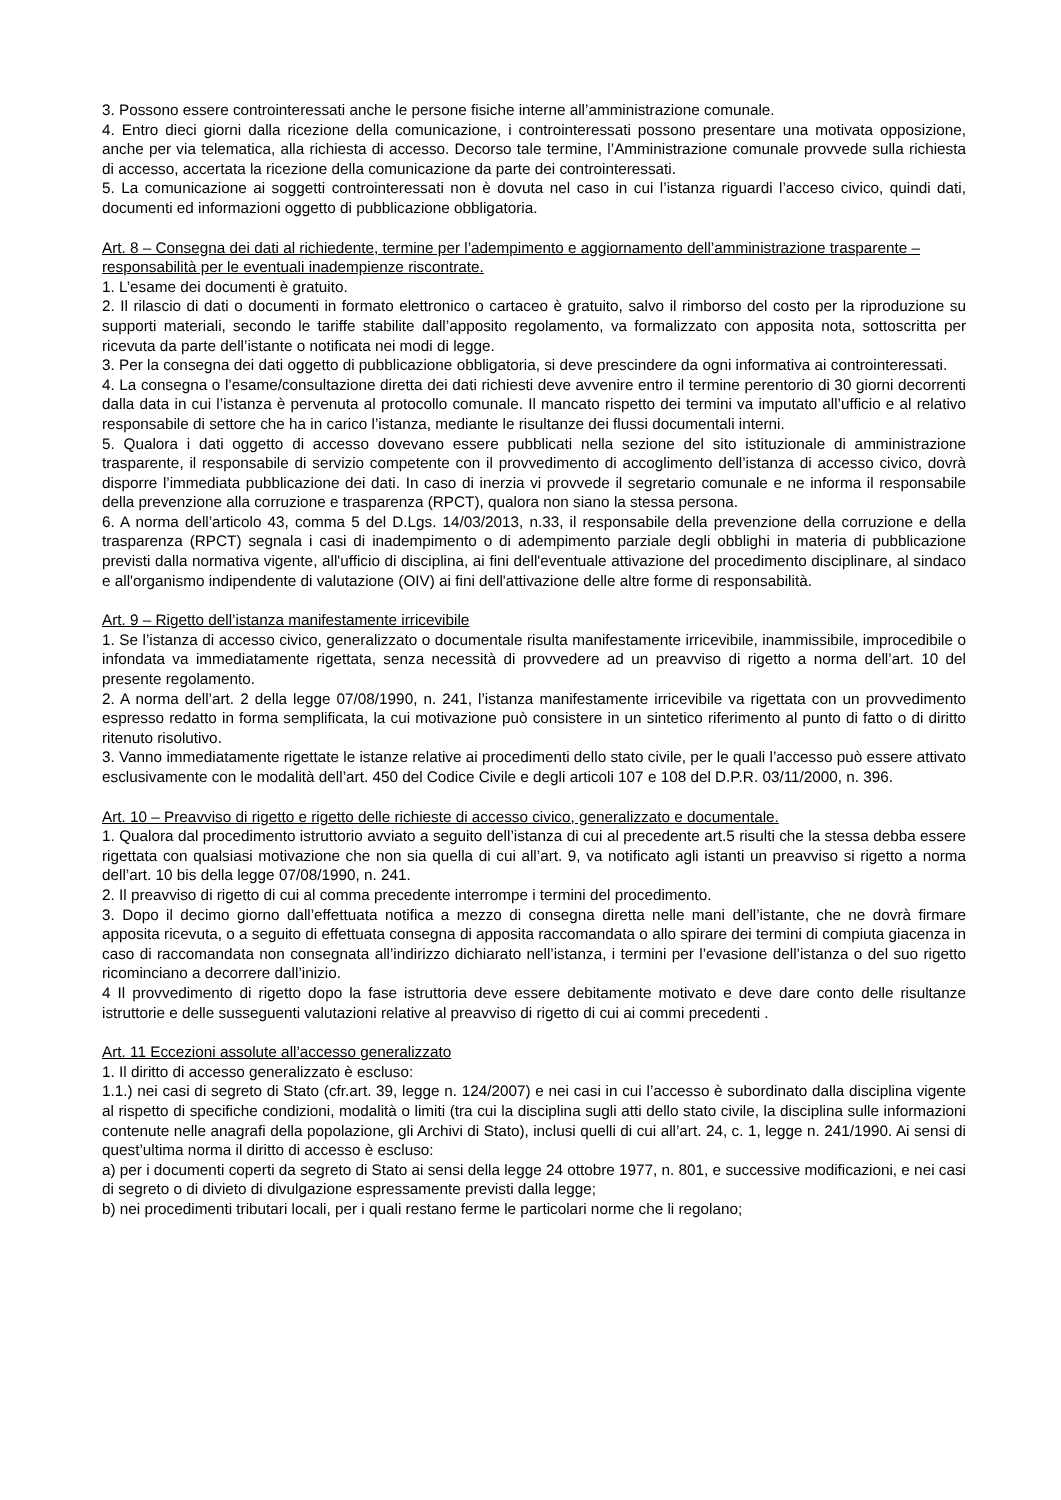3. Possono essere controinteressati anche le persone fisiche interne all’amministrazione comunale.
4. Entro dieci giorni dalla ricezione della comunicazione, i controinteressati possono presentare una motivata opposizione, anche per via telematica, alla richiesta di accesso. Decorso tale termine, l’Amministrazione comunale provvede sulla richiesta di accesso, accertata la ricezione della comunicazione da parte dei controinteressati.
5. La comunicazione ai soggetti controinteressati non è dovuta nel caso in cui l’istanza riguardi l’acceso civico, quindi dati, documenti ed informazioni oggetto di pubblicazione obbligatoria.
Art. 8 – Consegna dei dati al richiedente, termine per l’adempimento e aggiornamento dell’amministrazione trasparente – responsabilità per le eventuali inadempienze riscontrate.
1. L’esame dei documenti è gratuito.
2. Il rilascio di dati o documenti in formato elettronico o cartaceo è gratuito, salvo il rimborso del costo per la riproduzione su supporti materiali, secondo le tariffe stabilite dall’apposito regolamento, va formalizzato con apposita nota, sottoscritta per ricevuta da parte dell’istante o notificata nei modi di legge.
3. Per la consegna dei dati oggetto di pubblicazione obbligatoria, si deve prescindere da ogni informativa ai controinteressati.
4. La consegna o l’esame/consultazione diretta dei dati richiesti deve avvenire entro il termine perentorio di 30 giorni decorrenti dalla data in cui l’istanza è pervenuta al protocollo comunale. Il mancato rispetto dei termini va imputato all’ufficio e al relativo responsabile di settore che ha in carico l’istanza, mediante le risultanze dei flussi documentali interni.
5. Qualora i dati oggetto di accesso dovevano essere pubblicati nella sezione del sito istituzionale di amministrazione trasparente, il responsabile di servizio competente con il provvedimento di accoglimento dell’istanza di accesso civico, dovrà disporre l’immediata pubblicazione dei dati. In caso di inerzia vi provvede il segretario comunale e ne informa il responsabile della prevenzione alla corruzione e trasparenza (RPCT), qualora non siano la stessa persona.
6. A norma dell’articolo 43, comma 5 del D.Lgs. 14/03/2013, n.33, il responsabile della prevenzione della corruzione e della trasparenza (RPCT) segnala i casi di inadempimento o di adempimento parziale degli obblighi in materia di pubblicazione previsti dalla normativa vigente, all'ufficio di disciplina, ai fini dell'eventuale attivazione del procedimento disciplinare, al sindaco e all'organismo indipendente di valutazione (OIV) ai fini dell'attivazione delle altre forme di responsabilità.
Art. 9 – Rigetto dell’istanza manifestamente irricevibile
1. Se l’istanza di accesso civico, generalizzato o documentale risulta manifestamente irricevibile, inammissibile, improcedibile o infondata va immediatamente rigettata, senza necessità di provvedere ad un preavviso di rigetto a norma dell’art. 10 del presente regolamento.
2. A norma dell’art. 2 della legge 07/08/1990, n. 241, l’istanza manifestamente irricevibile va rigettata con un provvedimento espresso redatto in forma semplificata, la cui motivazione può consistere in un sintetico riferimento al punto di fatto o di diritto ritenuto risolutivo.
3. Vanno immediatamente rigettate le istanze relative ai procedimenti dello stato civile, per le quali l’accesso può essere attivato esclusivamente con le modalità dell’art. 450 del Codice Civile e degli articoli 107 e 108 del D.P.R. 03/11/2000, n. 396.
Art. 10 – Preavviso di rigetto e rigetto delle richieste di accesso civico, generalizzato e documentale.
1. Qualora dal procedimento istruttorio avviato a seguito dell’istanza di cui al precedente art.5 risulti che la stessa debba essere rigettata con qualsiasi motivazione che non sia quella di cui all’art. 9, va notificato agli istanti un preavviso si rigetto a norma dell’art. 10 bis della legge 07/08/1990, n. 241.
2. Il preavviso di rigetto di cui al comma precedente interrompe i termini del procedimento.
3. Dopo il decimo giorno dall’effettuata notifica a mezzo di consegna diretta nelle mani dell’istante, che ne dovrà firmare apposita ricevuta, o a seguito di effettuata consegna di apposita raccomandata o allo spirare dei termini di compiuta giacenza in caso di raccomandata non consegnata all’indirizzo dichiarato nell’istanza, i termini per l’evasione dell’istanza o del suo rigetto ricominciano a decorrere dall’inizio.
4 Il provvedimento di rigetto dopo la fase istruttoria deve essere debitamente motivato e deve dare conto delle risultanze istruttorie e delle susseguenti valutazioni relative al preavviso di rigetto di cui ai commi precedenti .
Art. 11 Eccezioni assolute all’accesso generalizzato
1. Il diritto di accesso generalizzato è escluso:
1.1.) nei casi di segreto di Stato (cfr.art. 39, legge n. 124/2007) e nei casi in cui l’accesso è subordinato dalla disciplina vigente al rispetto di specifiche condizioni, modalità o limiti (tra cui la disciplina sugli atti dello stato civile, la disciplina sulle informazioni contenute nelle anagrafi della popolazione, gli Archivi di Stato), inclusi quelli di cui all’art. 24, c. 1, legge n. 241/1990. Ai sensi di quest’ultima norma il diritto di accesso è escluso:
a) per i documenti coperti da segreto di Stato ai sensi della legge 24 ottobre 1977, n. 801, e successive modificazioni, e nei casi di segreto o di divieto di divulgazione espressamente previsti dalla legge;
b) nei procedimenti tributari locali, per i quali restano ferme le particolari norme che li regolano;